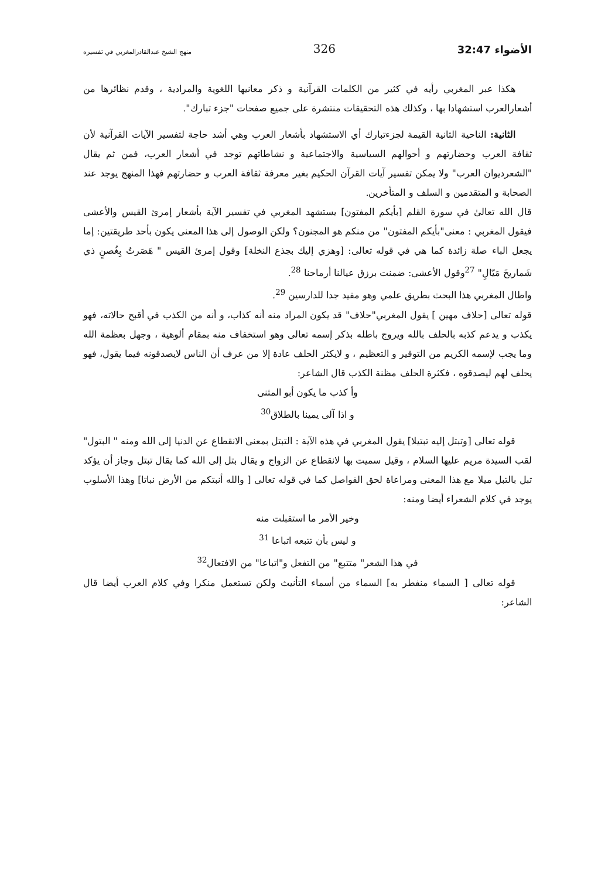الأضواء 32:47 326 منهج الشيخ عبدالقادرالمغربي في تفسيره
هكذا عبر المغربي رأيه في كثير من الكلمات القرآنية و ذكر معانيها اللغوية والمرادية ، وقدم نظائرها من أشعارالعرب استشهادا بها ، وكذلك هذه التحقيقات منتشرة على جميع صفحات "جزء تبارك".
الثانية: الناحية الثانية القيمة لجزءتبارك أي الاستشهاد بأشعار العرب وهي أشد حاجة لتفسير الآيات القرآنية لأن ثقافة العرب وحضارتهم و أحوالهم السياسية والاجتماعية و نشاطاتهم توجد في أشعار العرب، فمن ثم يقال "الشعرديوان العرب" ولا يمكن تفسير آيات القرآن الحكيم بغير معرفة ثقافة العرب و حضارتهم فهذا المنهج يوجد عند الصحابة و المتقدمين و السلف و المتأخرين.
قال الله تعالىٰ في سورة القلم [بأيكم المفتون] يستشهد المغربي في تفسير الآية بأشعار إمرئ القيس والأعشى فيقول المغربي : معنى"بأيكم المفتون" من منكم هو المجنون؟ ولكن الوصول إلى هذا المعنى يكون بأحد طريقتين: إما يجعل الباء صلة زائدة كما هي في قوله تعالى: [وهزي إليك بجذع النخلة] وقول إمرئ القيس " هَصَرتُ بِغُصنٍ ذي شَماريخَ مَيّالِ" <sup>27</sup>وقول الأعشى: ضمنت برزق عيالنا أرماحنا <sup>28</sup>.
واطال المغربي هذا البحث بطريق علمي وهو مفيد جدا للدارسين <sup>29</sup>.
قوله تعالى [حلاف مهين ] يقول المغربي"حلاف" قد يكون المراد منه أنه كذاب، و أنه من الكذب في أقبح حالاته، فهو يكذب و يدعم كذبه بالحلف بالله ويروج باطله بذكر إسمه تعالى وهو استخفاف منه بمقام ألوهية ، وجهل بعظمة الله وما يجب لإسمه الكريم من التوقير و التعظيم ، و لايكثر الحلف عادة إلا من عرف أن الناس لايصدقونه فيما يقول، فهو يحلف لهم ليصدقوه ، فكثرة الحلف مظنة الكذب قال الشاعر:
وأ كذب ما يكون أبو المثنى
و اذا آلى يمينا بالطلاق<sup>30</sup>
قوله تعالى [وتبتل إليه تبتيلا] يقول المغربي في هذه الآية : التبتل بمعنى الانقطاع عن الدنيا إلى الله ومنه " البتول" لقب السيدة مريم عليها السلام ، وقيل سميت بها لانقطاع عن الزواج و يقال بتل إلى الله كما يقال تبتل وجاز أن يؤكد تبل بالتبل ميلا مع هذا المعنى ومراعاة لحق الفواصل كما في قوله تعالى [ والله أنبتكم من الأرض نباتا] وهذا الأسلوب يوجد في كلام الشعراء أيضا ومنه:
وخير الأمر ما استقبلت منه
و ليس بأن تتبعه اتباعا <sup>31</sup>
في هذا الشعر" متتبع" من التفعل و"اتباعا" من الافتعال<sup>32</sup>
قوله تعالى [ السماء منفطر به] السماء من أسماء التأنيث ولكن تستعمل منكرا وفي كلام العرب أيضا قال الشاعر: